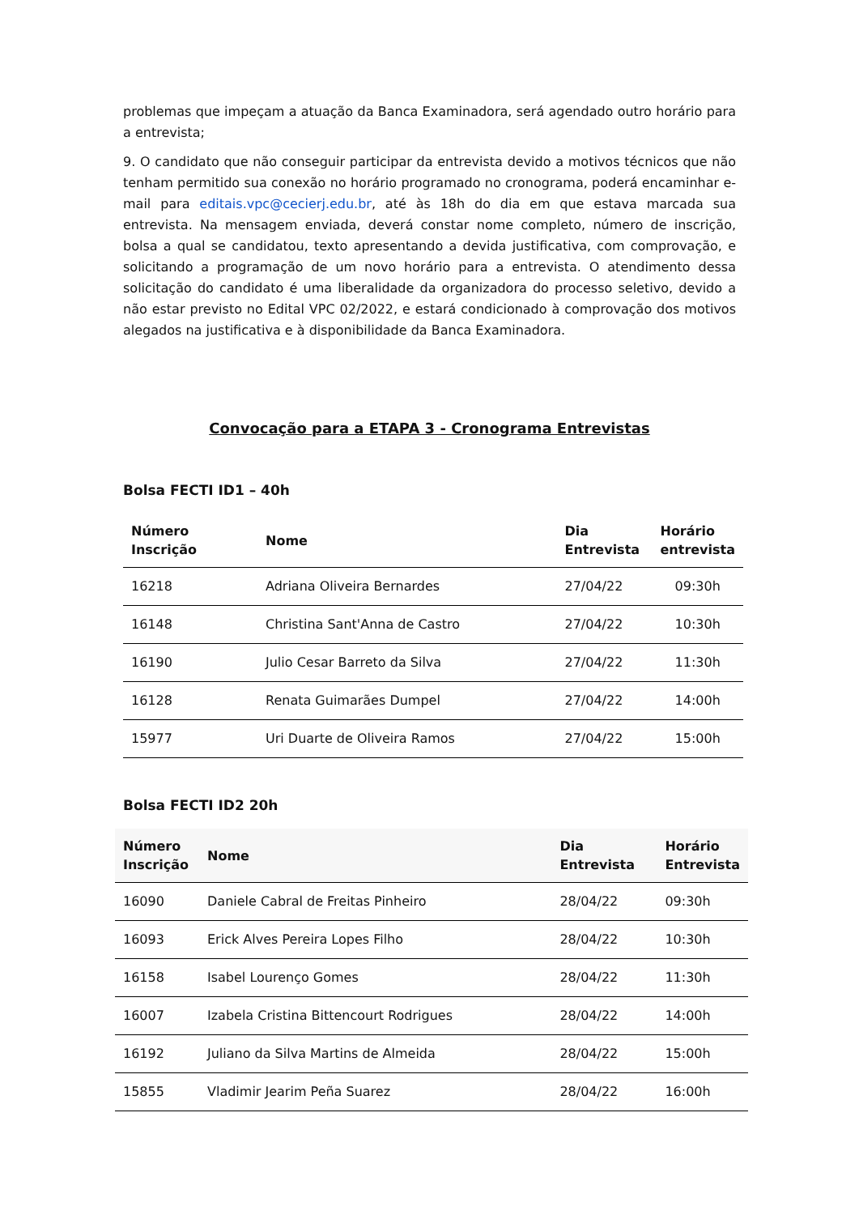problemas que impeçam a atuação da Banca Examinadora, será agendado outro horário para a entrevista;
9. O candidato que não conseguir participar da entrevista devido a motivos técnicos que não tenham permitido sua conexão no horário programado no cronograma, poderá encaminhar e-mail para editais.vpc@cecierj.edu.br, até às 18h do dia em que estava marcada sua entrevista. Na mensagem enviada, deverá constar nome completo, número de inscrição, bolsa a qual se candidatou, texto apresentando a devida justificativa, com comprovação, e solicitando a programação de um novo horário para a entrevista. O atendimento dessa solicitação do candidato é uma liberalidade da organizadora do processo seletivo, devido a não estar previsto no Edital VPC 02/2022, e estará condicionado à comprovação dos motivos alegados na justificativa e à disponibilidade da Banca Examinadora.
Convocação para a ETAPA 3 - Cronograma Entrevistas
Bolsa FECTI ID1 – 40h
| Número Inscrição | Nome | Dia Entrevista | Horário entrevista |
| --- | --- | --- | --- |
| 16218 | Adriana Oliveira Bernardes | 27/04/22 | 09:30h |
| 16148 | Christina Sant'Anna de Castro | 27/04/22 | 10:30h |
| 16190 | Julio Cesar Barreto da Silva | 27/04/22 | 11:30h |
| 16128 | Renata Guimarães Dumpel | 27/04/22 | 14:00h |
| 15977 | Uri Duarte de Oliveira Ramos | 27/04/22 | 15:00h |
Bolsa FECTI ID2 20h
| Número Inscrição | Nome | Dia Entrevista | Horário Entrevista |
| --- | --- | --- | --- |
| 16090 | Daniele Cabral de Freitas Pinheiro | 28/04/22 | 09:30h |
| 16093 | Erick Alves Pereira Lopes Filho | 28/04/22 | 10:30h |
| 16158 | Isabel Lourenço Gomes | 28/04/22 | 11:30h |
| 16007 | Izabela Cristina Bittencourt Rodrigues | 28/04/22 | 14:00h |
| 16192 | Juliano da Silva Martins de Almeida | 28/04/22 | 15:00h |
| 15855 | Vladimir Jearim Peña Suarez | 28/04/22 | 16:00h |